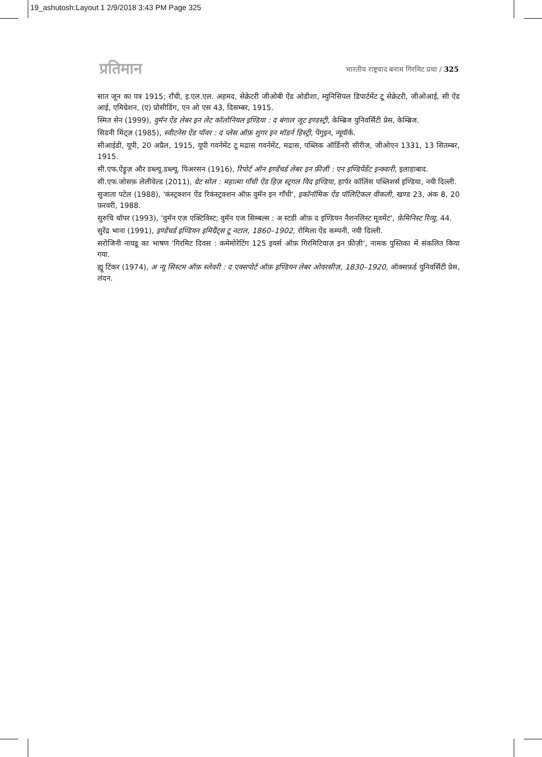19_ashutosh:Layout 1 2/9/2018 3:43 PM Page 325
प्रतिमान
भारतीय राष्ट्रवाद बनाम गिरमिट प्रथा / 325
सात जून का पत्र 1915; राँची, इ.एल.एल. अहमद, सेक्रेटरी जीओबी ऐंड ओडीशा, म्युनिसिपल डिपार्टमेंट टू सेक्रेटरी, जीओआई, सी ऐंड आई, एमिग्रेशन, (ए) प्रोसीडिंग, एन ओ एस 43, दिसम्बर, 1915.
स्मित सेन (1999), वुमॅन ऐंड लेबर इन लेट कॉलोनियल इण्डिया : द बंगाल जूट इण्डस्ट्री, केम्ब्रिज युनिवर्सिटी प्रेस, केम्ब्रिज.
सिडनी मिंट्ज़ (1985), स्वीटनेस ऐंड पॉवर : द प्लेस ऑफ़ शुगर इन मॉडर्न हिस्ट्री, पेंगुइन, न्यूयॉर्क.
सीआईडी, यूपी, 20 अप्रैल, 1915, यूपी गवर्नमेंट टू मद्रास गवर्नमेंट, मद्रास, पब्लिक ऑर्डिनरी सीरीज, जीओएन 1331, 13 सितम्बर, 1915.
सी.एफ.ऐंड्रूज़ और डब्ल्यू.डब्ल्यू. पिअरसन (1916), रिपोर्ट ऑन इण्डेंचर्ड लेबर इन फ़ीज़ी : एन इण्डिपेंडेंट इन्क्वारी, इलाहाबाद.
सी.एफ.जोसफ़ लेलीवेल्ड (2011), ग्रेट सोल : महात्मा गाँधी ऐंड हिज़ स्ट्रगल विद इण्डिया, हार्पर कॉलिंस पब्लिशर्स इण्डिया, नयी दिल्ली.
सुजाता पटेल (1988), 'कंस्ट्रक्शन ऐंड रिकंस्ट्रक्शन ऑफ़ वुमॅन इन गाँधी', इकॉनॉमिक ऐंड पॉलिटिकल वीकली, खण्ड 23, अंक 8, 20 फ़रवरी, 1988.
सुरुचि थॉपर (1993), 'वुमॅन एज़ एक्टिविस्ट; वुमॅन एज सिम्बल्स : अ स्टडी ऑफ़ द इण्डियन नैशनलिस्ट मूवमेंट', फ़ेमिनिस्ट रिव्यु, 44.
सुरेंद्र भाना (1991), इण्डेंचर्ड इण्डियन इमिग्रैंट्स टू नटाल, 1860–1902, रोमिला ऐंड कम्पनी, नयी दिल्ली.
सरोजिनी नायडू का भाषण 'गिरमिट दिवस : कमेमोरेटिंग 125 इयर्स ऑफ़ गिरमिटियाज़ इन फ़ीज़ी', नामक पुस्तिका में संकलित किया गया.
ह्यू टिंकर (1974), अ न्यू सिस्टम ऑफ़ स्लेवरी : द एक्सपोर्ट ऑफ़ इण्डियन लेबर ओवरसीज़, 1830–1920, ऑक्सफ़र्ड युनिवर्सिटी प्रेस, लंदन.